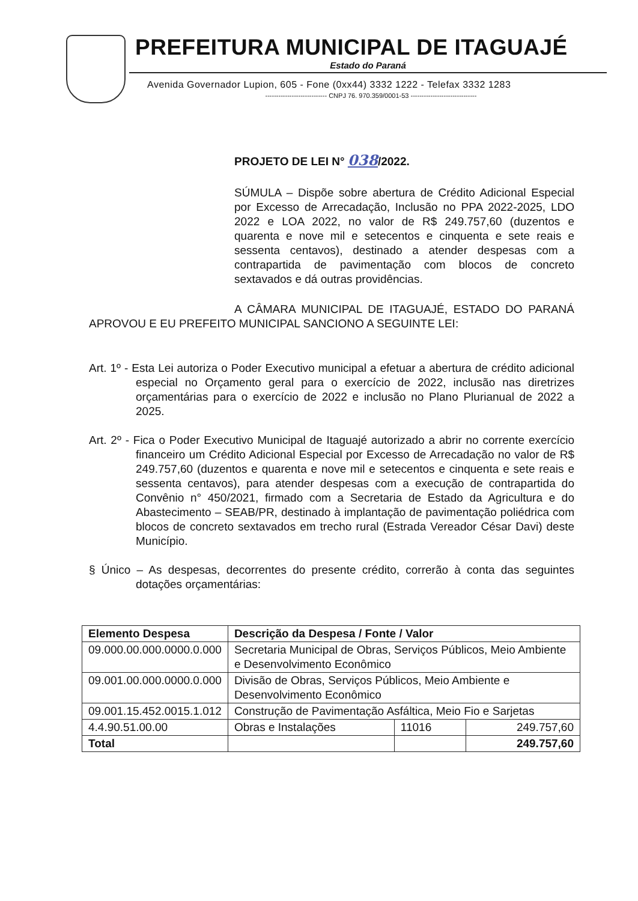PREFEITURA MUNICIPAL DE ITAGUAJÉ
Estado do Paraná
Avenida Governador Lupion, 605 - Fone (0xx44) 3332 1222 - Telefax 3332 1283
---------------------------- CNPJ 76. 970.359/0001-53 ------------------------------
PROJETO DE LEI N° 038/2022.
SÚMULA – Dispõe sobre abertura de Crédito Adicional Especial por Excesso de Arrecadação, Inclusão no PPA 2022-2025, LDO 2022 e LOA 2022, no valor de R$ 249.757,60 (duzentos e quarenta e nove mil e setecentos e cinquenta e sete reais e sessenta centavos), destinado a atender despesas com a contrapartida de pavimentação com blocos de concreto sextavados e dá outras providências.
A CÂMARA MUNICIPAL DE ITAGUAJÉ, ESTADO DO PARANÁ APROVOU E EU PREFEITO MUNICIPAL SANCIONO A SEGUINTE LEI:
Art. 1º - Esta Lei autoriza o Poder Executivo municipal a efetuar a abertura de crédito adicional especial no Orçamento geral para o exercício de 2022, inclusão nas diretrizes orçamentárias para o exercício de 2022 e inclusão no Plano Plurianual de 2022 a 2025.
Art. 2º - Fica o Poder Executivo Municipal de Itaguajé autorizado a abrir no corrente exercício financeiro um Crédito Adicional Especial por Excesso de Arrecadação no valor de R$ 249.757,60 (duzentos e quarenta e nove mil e setecentos e cinquenta e sete reais e sessenta centavos), para atender despesas com a execução de contrapartida do Convênio n° 450/2021, firmado com a Secretaria de Estado da Agricultura e do Abastecimento – SEAB/PR, destinado à implantação de pavimentação poliédrica com blocos de concreto sextavados em trecho rural (Estrada Vereador César Davi) deste Município.
§ Único – As despesas, decorrentes do presente crédito, correrão à conta das seguintes dotações orçamentárias:
| Elemento Despesa | Descrição da Despesa / Fonte / Valor | | |
| --- | --- | --- | --- |
| 09.000.00.000.0000.0.000 | Secretaria Municipal de Obras, Serviços Públicos, Meio Ambiente e Desenvolvimento Econômico | | |
| 09.001.00.000.0000.0.000 | Divisão de Obras, Serviços Públicos, Meio Ambiente e Desenvolvimento Econômico | | |
| 09.001.15.452.0015.1.012 | Construção de Pavimentação Asfáltica, Meio Fio e Sarjetas | | |
| 4.4.90.51.00.00 | Obras e Instalações | 11016 | 249.757,60 |
| Total | | | 249.757,60 |